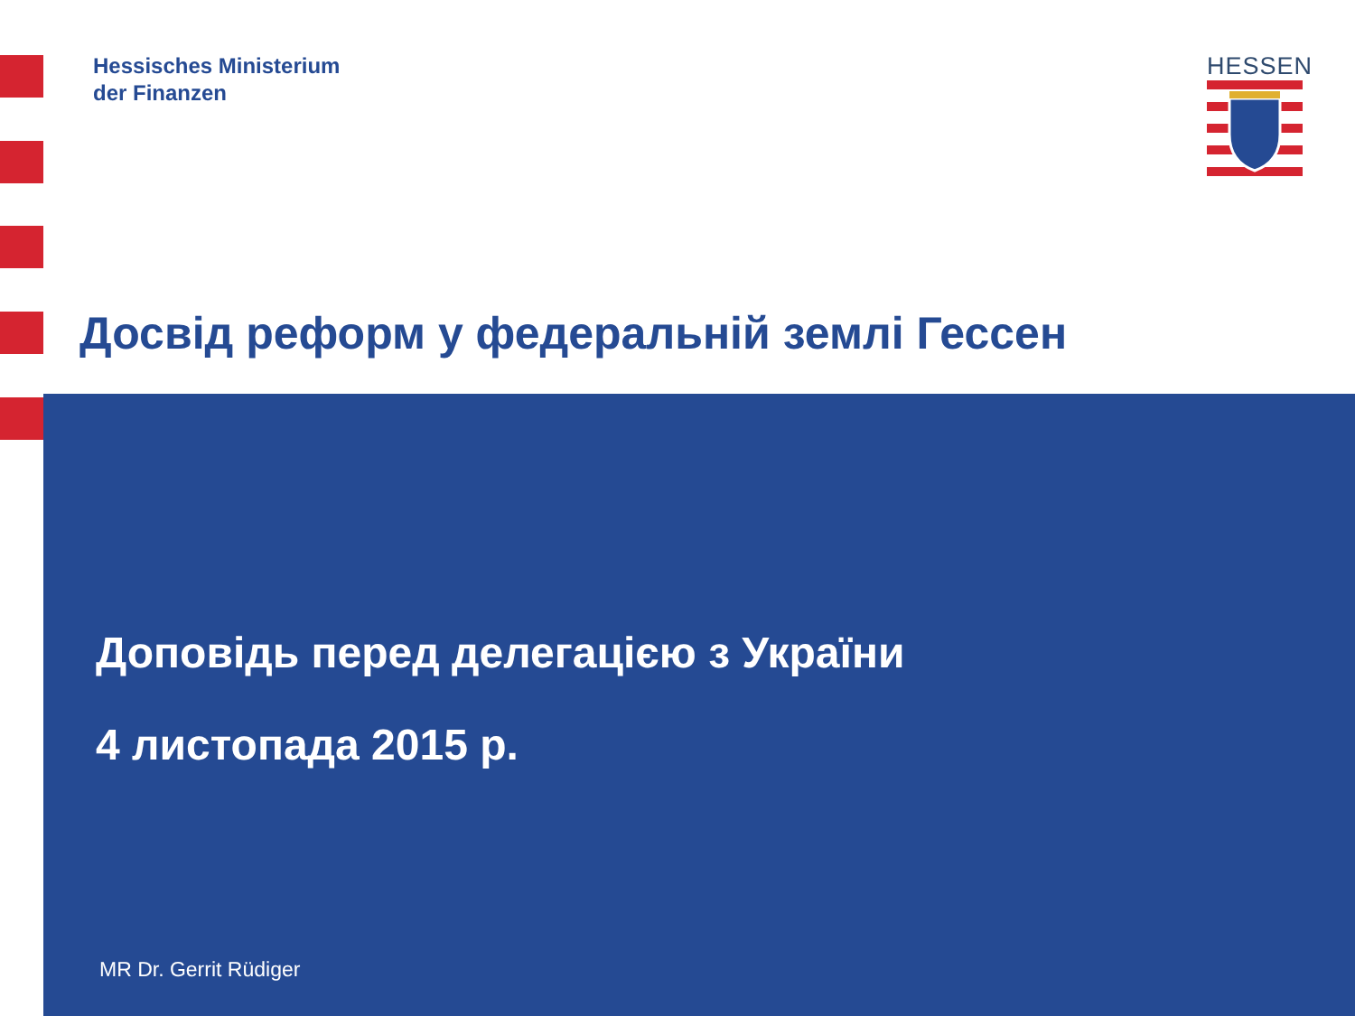Hessisches Ministerium
der Finanzen
HESSEN
Досвід реформ у федеральній землі Гессен
Доповідь перед делегацією з України
4 листопада 2015 р.
MR Dr. Gerrit Rüdiger